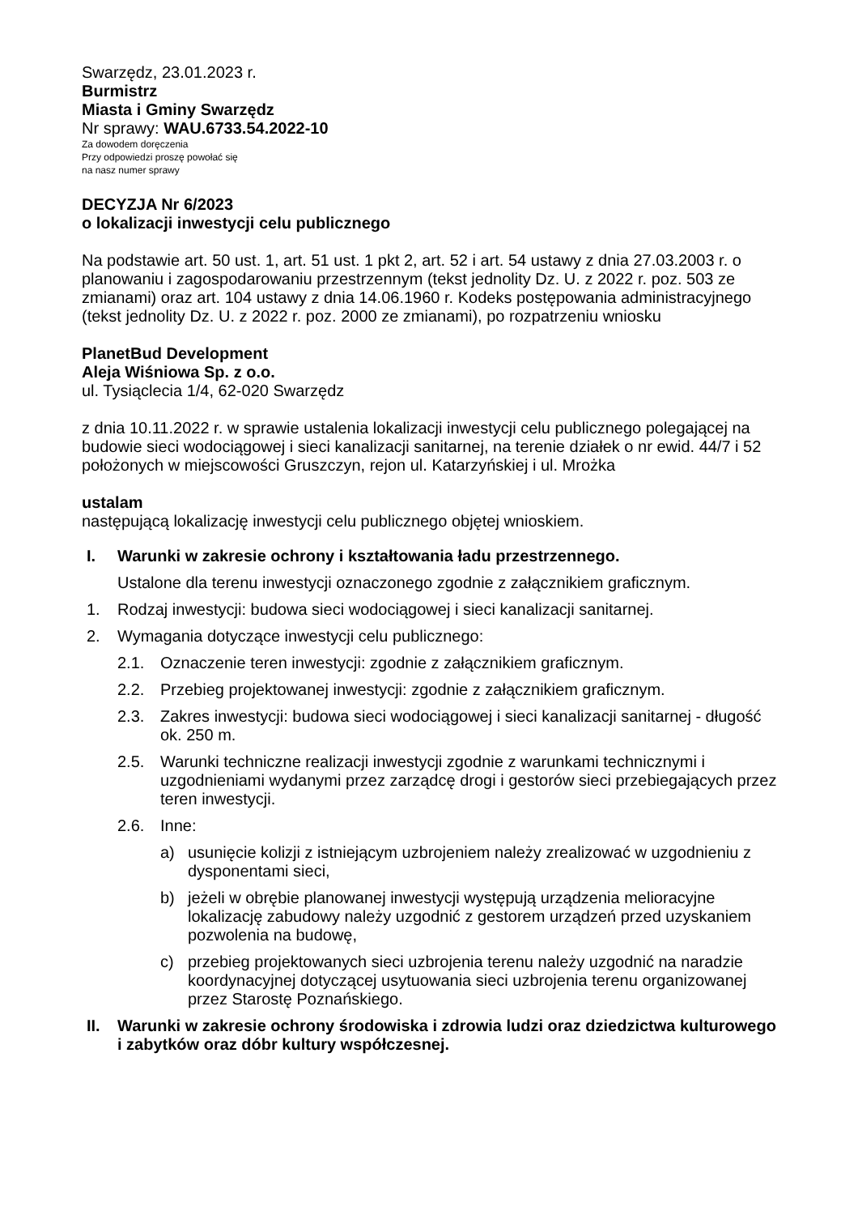Swarzędz, 23.01.2023 r.
Burmistrz
Miasta i Gminy Swarzędz
Nr sprawy: WAU.6733.54.2022-10
Za dowodem doręczenia
Przy odpowiedzi proszę powołać się
na nasz numer sprawy
DECYZJA Nr 6/2023
o lokalizacji inwestycji celu publicznego
Na podstawie art. 50 ust. 1, art. 51 ust. 1 pkt 2, art. 52 i art. 54 ustawy z dnia 27.03.2003 r. o planowaniu i zagospodarowaniu przestrzennym (tekst jednolity Dz. U. z 2022 r. poz. 503 ze zmianami) oraz art. 104 ustawy z dnia 14.06.1960 r. Kodeks postępowania administracyjnego (tekst jednolity Dz. U. z 2022 r. poz. 2000 ze zmianami), po rozpatrzeniu wniosku
PlanetBud Development
Aleja Wiśniowa Sp. z o.o.
ul. Tysiąclecia 1/4, 62-020 Swarzędz
z dnia 10.11.2022 r. w sprawie ustalenia lokalizacji inwestycji celu publicznego polegającej na budowie sieci wodociągowej i sieci kanalizacji sanitarnej, na terenie działek o nr ewid. 44/7 i 52 położonych w miejscowości Gruszczyn, rejon ul. Katarzyńskiej i ul. Mrożka
ustalam
następującą lokalizację inwestycji celu publicznego objętej wnioskiem.
I. Warunki w zakresie ochrony i kształtowania ładu przestrzennego.
Ustalone dla terenu inwestycji oznaczonego zgodnie z załącznikiem graficznym.
1. Rodzaj inwestycji: budowa sieci wodociągowej i sieci kanalizacji sanitarnej.
2. Wymagania dotyczące inwestycji celu publicznego:
2.1. Oznaczenie teren inwestycji: zgodnie z załącznikiem graficznym.
2.2. Przebieg projektowanej inwestycji: zgodnie z załącznikiem graficznym.
2.3. Zakres inwestycji: budowa sieci wodociągowej i sieci kanalizacji sanitarnej - długość ok. 250 m.
2.5. Warunki techniczne realizacji inwestycji zgodnie z warunkami technicznymi i uzgodnieniami wydanymi przez zarządcę drogi i gestorów sieci przebiegających przez teren inwestycji.
2.6. Inne:
a) usunięcie kolizji z istniejącym uzbrojeniem należy zrealizować w uzgodnieniu z dysponentami sieci,
b) jeżeli w obrębie planowanej inwestycji występują urządzenia melioracyjne lokalizację zabudowy należy uzgodnić z gestorem urządzeń przed uzyskaniem pozwolenia na budowę,
c) przebieg projektowanych sieci uzbrojenia terenu należy uzgodnić na naradzie koordynacyjnej dotyczącej usytuowania sieci uzbrojenia terenu organizowanej przez Starostę Poznańskiego.
II. Warunki w zakresie ochrony środowiska i zdrowia ludzi oraz dziedzictwa kulturowego i zabytków oraz dóbr kultury współczesnej.